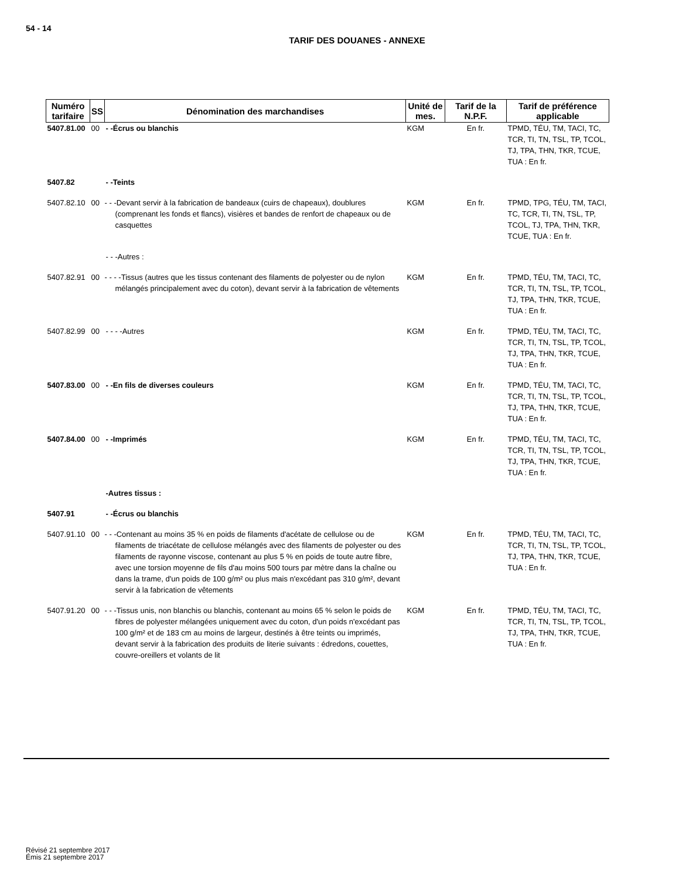54 - 14
TARIF DES DOUANES - ANNEXE
| Numéro tarifaire | SS | Dénomination des marchandises | Unité de mes. | Tarif de la N.P.F. | Tarif de préférence applicable |
| --- | --- | --- | --- | --- | --- |
| 5407.81.00 | 00 | - -Écrus ou blanchis | KGM | En fr. | TPMD, TÉU, TM, TACI, TC, TCR, TI, TN, TSL, TP, TCOL, TJ, TPA, THN, TKR, TCUE, TUA : En fr. |
| 5407.82 | | - -Teints | | | |
| 5407.82.10 | 00 | - - -Devant servir à la fabrication de bandeaux (cuirs de chapeaux), doublures (comprenant les fonds et flancs), visières et bandes de renfort de chapeaux ou de casquettes | KGM | En fr. | TPMD, TPG, TÉU, TM, TACI, TC, TCR, TI, TN, TSL, TP, TCOL, TJ, TPA, THN, TKR, TCUE, TUA : En fr. |
| | | - - -Autres : | | | |
| 5407.82.91 | 00 | - - - -Tissus (autres que les tissus contenant des filaments de polyester ou de nylon mélangés principalement avec du coton), devant servir à la fabrication de vêtements | KGM | En fr. | TPMD, TÉU, TM, TACI, TC, TCR, TI, TN, TSL, TP, TCOL, TJ, TPA, THN, TKR, TCUE, TUA : En fr. |
| 5407.82.99 | 00 | - - - -Autres | KGM | En fr. | TPMD, TÉU, TM, TACI, TC, TCR, TI, TN, TSL, TP, TCOL, TJ, TPA, THN, TKR, TCUE, TUA : En fr. |
| 5407.83.00 | 00 | - -En fils de diverses couleurs | KGM | En fr. | TPMD, TÉU, TM, TACI, TC, TCR, TI, TN, TSL, TP, TCOL, TJ, TPA, THN, TKR, TCUE, TUA : En fr. |
| 5407.84.00 | 00 | - -Imprimés | KGM | En fr. | TPMD, TÉU, TM, TACI, TC, TCR, TI, TN, TSL, TP, TCOL, TJ, TPA, THN, TKR, TCUE, TUA : En fr. |
| | | -Autres tissus : | | | |
| 5407.91 | | - -Écrus ou blanchis | | | |
| 5407.91.10 | 00 | - - -Contenant au moins 35 % en poids de filaments d'acétate de cellulose ou de filaments de triacétate de cellulose mélangés avec des filaments de polyester ou des filaments de rayonne viscose, contenant au plus 5 % en poids de toute autre fibre, avec une torsion moyenne de fils d'au moins 500 tours par mètre dans la chaîne ou dans la trame, d'un poids de 100 g/m² ou plus mais n'excédant pas 310 g/m², devant servir à la fabrication de vêtements | KGM | En fr. | TPMD, TÉU, TM, TACI, TC, TCR, TI, TN, TSL, TP, TCOL, TJ, TPA, THN, TKR, TCUE, TUA : En fr. |
| 5407.91.20 | 00 | - - -Tissus unis, non blanchis ou blanchis, contenant au moins 65 % selon le poids de fibres de polyester mélangées uniquement avec du coton, d'un poids n'excédant pas 100 g/m² et de 183 cm au moins de largeur, destinés à être teints ou imprimés, devant servir à la fabrication des produits de literie suivants : édredons, couettes, couvre-oreillers et volants de lit | KGM | En fr. | TPMD, TÉU, TM, TACI, TC, TCR, TI, TN, TSL, TP, TCOL, TJ, TPA, THN, TKR, TCUE, TUA : En fr. |
Révisé 21 septembre 2017
Émis 21 septembre 2017